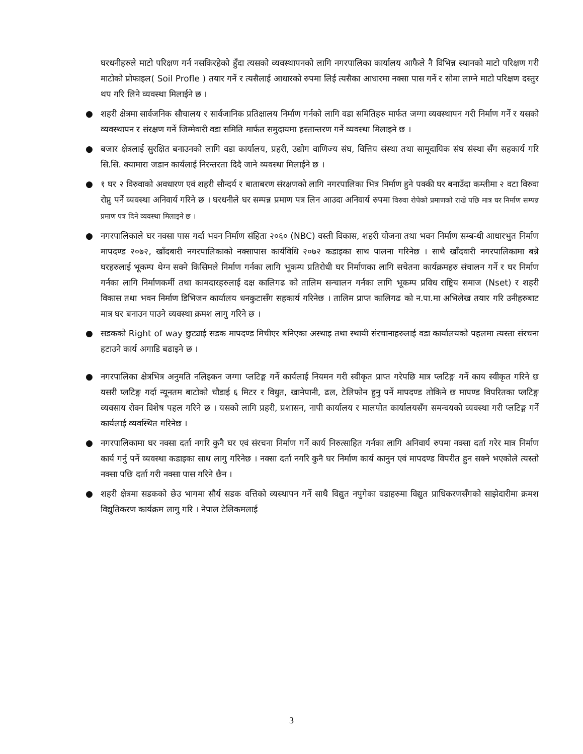घरधनीहरुले माटो परिक्षण गर्न नसकिरहेको हुँदा त्यसको व्यवस्थापनको लागि नगरपालिका कार्यालय आफैले नै विभिन्न स्थानको माटो परिक्षण गरी माटोको प्रोफाइल( Soil Profle ) तयार गर्ने र त्यसैलाई आधारको रुपमा लिई त्यसैका आधारमा नक्सा पास गर्ने र सोमा लाग्ने माटो परिक्षण दस्तुर थप गरि लिने व्यवस्था मिलाईने छ ।
● शहरी क्षेत्रमा सार्वजनिक सौचालय र सार्वजानिक प्रतिक्षालय निर्माण गर्नको लागि वडा समितिहरु मार्फत जग्गा व्यवस्थापन गरी निर्माण गर्ने र यसको व्यवस्थापन र संरक्षण गर्ने जिम्मेवारी वडा समिति मार्फत समुदायमा हस्तान्तरण गर्ने व्यवस्था मिलाइने छ ।
● बजार क्षेत्रलाई सुरक्षित बनाउनको लागि वडा कार्यालय, प्रहरी, उद्योग वाणिज्य संघ, वित्तिय संस्था तथा सामूदायिक संघ संस्था सँग सहकार्य गरि सि.सि. क्यामारा जडान कार्यलाई निरन्तरता दिदै जाने व्यवस्था मिलाईने छ ।
● १ घर २ विरुवाको अवधारण एवं शहरी सौन्दर्य र बाताबरण संरक्षणको लागि नगरपालिका भित्र निर्माण हुने पक्की घर बनाउँदा कम्तीमा २ वटा विरुवा रोप्नु पर्ने व्यवस्था अनिवार्य गरिने छ । घरधनीले घर सम्पन्न प्रमाण पत्र लिन आउदा अनिवार्य रुपमा विरुवा रोपेको प्रमाणको राखे पछि मात्र घर निर्माण सम्पन्न प्रमाण पत्र दिने व्यवस्था मिलाइने छ ।
● नगरपालिकाले घर नक्सा पास गर्दा भवन निर्माण संहिता २०६० (NBC) वस्ती विकास, शहरी योजना तथा भवन निर्माण सम्बन्धी आधारभुत निर्माण मापदण्ड २०७२, खाँदबारी नगरपालिकाको नक्सापास कार्यविधि २०७२ कडाइका साथ पालना गरिनेछ । साथै खाँदवारी नगरपालिकामा बन्ने घरहरुलाई भूकम्प थेग्न सक्ने किसिमले निर्माण गर्नका लागि भूकम्प प्रतिरोधी घर निर्माणका लागि सचेतना कार्यक्रमहरु संचालन गर्ने र घर निर्माण गर्नका लागि निर्माणकर्मी तथा कामदारहरुलाई दक्ष कालिगढ को तालिम सन्चालन गर्नका लागि भूकम्प प्रविध राष्ट्रिय समाज (Nset) र शहरी विकास तथा भवन निर्माण डिभिजन कार्यालय धनकुटासँग सहकार्य गरिनेछ । तालिम प्राप्त कालिगढ को न.पा.मा अभिलेख तयार गरि उनीहरुबाट मात्र घर बनाउन पाउने व्यवस्था क्रमश लागु गरिने छ ।
● सडकको Right of way छुट्याई सडक मापदण्ड मिचीएर बनिएका अस्थाइ तथा स्थायी संरचानाहरुलाई वडा कार्यालयको पहलमा त्यस्ता संरचना हटाउने कार्य अगाडि बढाइने छ ।
● नगरपालिका क्षेत्रभित्र अनुमति नलिइकन जग्गा प्लटिङ्ग गर्ने कार्यलाई नियमन गरी स्वीकृत प्राप्त गरेपछि मात्र प्लटिङ्ग गर्ने काय स्वीकृत गरिने छ यसरी प्लटिङ्ग गर्दा न्यूनतम बाटोको चौडाई ६ मिटर र विधुत, खानेपानी, ढल, टेलिफोन हुनु पर्ने मापदण्ड तोकिने छ मापण्ड विपरितका प्लटिङ्ग व्यवसाय रोक्न विशेष पहल गरिने छ । यसको लागि प्रहरी, प्रशासन, नापी कार्यालय र मालपोत कार्यालयसँग समन्वयको व्यवस्था गरी प्लटिङ्ग गर्ने कार्यलाई व्यवस्थित गरिनेछ ।
● नगरपालिकामा घर नक्सा दर्ता नगरि कुनै घर एवं संरचना निर्माण गर्ने कार्य निरुत्साहित गर्नका लागि अनिवार्य रुपमा नक्सा दर्ता गरेर मात्र निर्माण कार्य गर्नु पर्ने व्यवस्था कडाइका साथ लागु गरिनेछ । नक्सा दर्ता नगरि कुनै घर निर्माण कार्य कानुन एवं मापदण्ड विपरीत हुन सक्ने भएकोले त्यस्तो नक्सा पछि दर्ता गरी नक्सा पास गरिने छैन ।
● शहरी क्षेत्रमा सडकको छेउ भागमा सौर्य सडक वत्तिको व्यस्थापन गर्ने साथै विद्युत नपुगेका वडाहरुमा विद्युत प्राधिकरणसँगको साझेदारीमा क्रमश विद्युतिकरण कार्यक्रम लागु गरि । नेपाल टेलिकमलाई
3